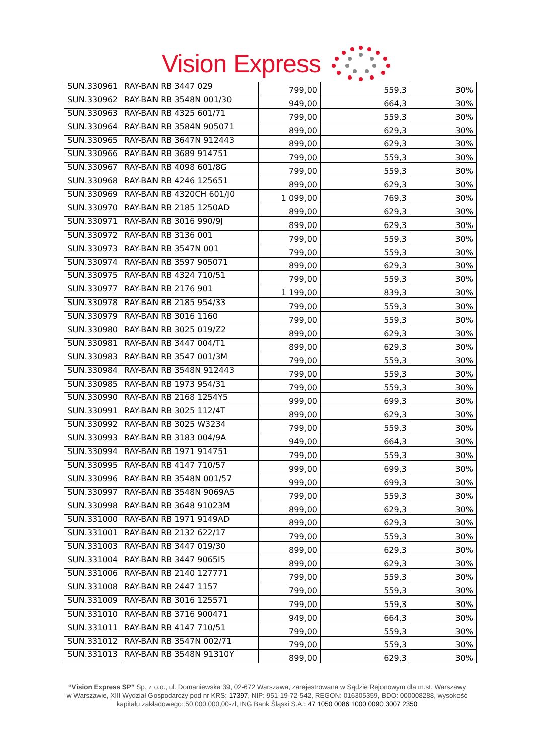Vision Express
| SUN.330961 | RAY-BAN RB 3447 029 | 799,00 | 559,3 | 30% |
| SUN.330962 | RAY-BAN RB 3548N 001/30 | 949,00 | 664,3 | 30% |
| SUN.330963 | RAY-BAN RB 4325 601/71 | 799,00 | 559,3 | 30% |
| SUN.330964 | RAY-BAN RB 3584N 905071 | 899,00 | 629,3 | 30% |
| SUN.330965 | RAY-BAN RB 3647N 912443 | 899,00 | 629,3 | 30% |
| SUN.330966 | RAY-BAN RB 3689 914751 | 799,00 | 559,3 | 30% |
| SUN.330967 | RAY-BAN RB 4098 601/8G | 799,00 | 559,3 | 30% |
| SUN.330968 | RAY-BAN RB 4246 125651 | 899,00 | 629,3 | 30% |
| SUN.330969 | RAY-BAN RB 4320CH 601/J0 | 1 099,00 | 769,3 | 30% |
| SUN.330970 | RAY-BAN RB 2185 1250AD | 899,00 | 629,3 | 30% |
| SUN.330971 | RAY-BAN RB 3016 990/9J | 899,00 | 629,3 | 30% |
| SUN.330972 | RAY-BAN RB 3136 001 | 799,00 | 559,3 | 30% |
| SUN.330973 | RAY-BAN RB 3547N 001 | 799,00 | 559,3 | 30% |
| SUN.330974 | RAY-BAN RB 3597 905071 | 899,00 | 629,3 | 30% |
| SUN.330975 | RAY-BAN RB 4324 710/51 | 799,00 | 559,3 | 30% |
| SUN.330977 | RAY-BAN RB 2176 901 | 1 199,00 | 839,3 | 30% |
| SUN.330978 | RAY-BAN RB 2185 954/33 | 799,00 | 559,3 | 30% |
| SUN.330979 | RAY-BAN RB 3016 1160 | 799,00 | 559,3 | 30% |
| SUN.330980 | RAY-BAN RB 3025 019/Z2 | 899,00 | 629,3 | 30% |
| SUN.330981 | RAY-BAN RB 3447 004/T1 | 899,00 | 629,3 | 30% |
| SUN.330983 | RAY-BAN RB 3547 001/3M | 799,00 | 559,3 | 30% |
| SUN.330984 | RAY-BAN RB 3548N 912443 | 799,00 | 559,3 | 30% |
| SUN.330985 | RAY-BAN RB 1973 954/31 | 799,00 | 559,3 | 30% |
| SUN.330990 | RAY-BAN RB 2168 1254Y5 | 999,00 | 699,3 | 30% |
| SUN.330991 | RAY-BAN RB 3025 112/4T | 899,00 | 629,3 | 30% |
| SUN.330992 | RAY-BAN RB 3025 W3234 | 799,00 | 559,3 | 30% |
| SUN.330993 | RAY-BAN RB 3183 004/9A | 949,00 | 664,3 | 30% |
| SUN.330994 | RAY-BAN RB 1971 914751 | 799,00 | 559,3 | 30% |
| SUN.330995 | RAY-BAN RB 4147 710/57 | 999,00 | 699,3 | 30% |
| SUN.330996 | RAY-BAN RB 3548N 001/57 | 999,00 | 699,3 | 30% |
| SUN.330997 | RAY-BAN RB 3548N 9069A5 | 799,00 | 559,3 | 30% |
| SUN.330998 | RAY-BAN RB 3648 91023M | 899,00 | 629,3 | 30% |
| SUN.331000 | RAY-BAN RB 1971 9149AD | 899,00 | 629,3 | 30% |
| SUN.331001 | RAY-BAN RB 2132 622/17 | 799,00 | 559,3 | 30% |
| SUN.331003 | RAY-BAN RB 3447 019/30 | 899,00 | 629,3 | 30% |
| SUN.331004 | RAY-BAN RB 3447 9065I5 | 899,00 | 629,3 | 30% |
| SUN.331006 | RAY-BAN RB 2140 127771 | 799,00 | 559,3 | 30% |
| SUN.331008 | RAY-BAN RB 2447 1157 | 799,00 | 559,3 | 30% |
| SUN.331009 | RAY-BAN RB 3016 125571 | 799,00 | 559,3 | 30% |
| SUN.331010 | RAY-BAN RB 3716 900471 | 949,00 | 664,3 | 30% |
| SUN.331011 | RAY-BAN RB 4147 710/51 | 799,00 | 559,3 | 30% |
| SUN.331012 | RAY-BAN RB 3547N 002/71 | 799,00 | 559,3 | 30% |
| SUN.331013 | RAY-BAN RB 3548N 91310Y | 899,00 | 629,3 | 30% |
“Vision Express SP” Sp. z o.o., ul. Domaniewska 39, 02-672 Warszawa, zarejestrowana w Sądzie Rejonowym dla m.st. Warszawy w Warszawie, XIII Wydział Gospodarczy pod nr KRS: 17397, NIP: 951-19-72-542, REGON: 016305359, BDO: 000008288, wysokość kapitału zakładowego: 50.000.000,00-zł, ING Bank Śląski S.A.: 47 1050 0086 1000 0090 3007 2350